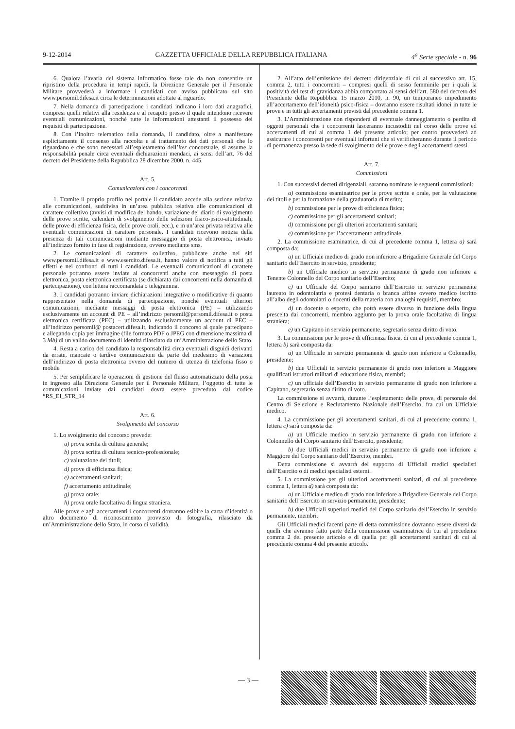9-12-2014 GAZZETTA UFFICIALE DELLA REPUBBLICA ITALIANA 4<sup>a</sup> Serie speciale - n. 96
6. Qualora l’avaria del sistema informatico fosse tale da non consentire un ripristino della procedura in tempi rapidi, la Direzione Generale per il Personale Militare provvederà a informare i candidati con avviso pubblicato sul sito www.persomil.difesa.it circa le determinazioni adottate al riguardo.
7. Nella domanda di partecipazione i candidati indicano i loro dati anagrafici, compresi quelli relativi alla residenza e al recapito presso il quale intendono ricevere eventuali comunicazioni, nonché tutte le informazioni attestanti il possesso dei requisiti di partecipazione.
8. Con l’inoltro telematico della domanda, il candidato, oltre a manifestare esplicitamente il consenso alla raccolta e al trattamento dei dati personali che lo riguardano e che sono necessari all’espletamento dell’iter concorsuale, si assume la responsabilità penale circa eventuali dichiarazioni mendaci, ai sensi dell’art. 76 del decreto del Presidente della Repubblica 28 dicembre 2000, n. 445.
Art. 5.
Comunicazioni con i concorrenti
1. Tramite il proprio profilo nel portale il candidato accede alla sezione relativa alle comunicazioni, suddivisa in un’area pubblica relativa alle comunicazioni di carattere collettivo (avvisi di modifica del bando, variazione del diario di svolgimento delle prove scritte, calendari di svolgimento delle selezioni fisico-psico-attitudinali, delle prove di efficienza fisica, delle prove orali, ecc.), e in un’area privata relativa alle eventuali comunicazioni di carattere personale. I candidati ricevono notizia della presenza di tali comunicazioni mediante messaggio di posta elettronica, inviato all’indirizzo fornito in fase di registrazione, ovvero mediante sms.
2. Le comunicazioni di carattere collettivo, pubblicate anche nei siti www.persomil.difesa.it e www.esercito.difesa.it, hanno valore di notifica a tutti gli effetti e nei confronti di tutti i candidati. Le eventuali comunicazioni di carattere personale potranno essere inviate ai concorrenti anche con messaggio di posta elettronica, posta elettronica certificata (se dichiarata dai concorrenti nella domanda di partecipazione), con lettera raccomandata o telegramma.
3. I candidati potranno inviare dichiarazioni integrative o modificative di quanto rappresentato nella domanda di partecipazione, nonché eventuali ulteriori comunicazioni, mediante messaggi di posta elettronica (PE) – utilizzando esclusivamente un account di PE – all’indirizzo persomil@persomil.difesa.it o posta elettronica certificata (PEC) – utilizzando esclusivamente un account di PEC – all’indirizzo persomil@ postacert.difesa.it, indicando il concorso al quale partecipano e allegando copia per immagine (file formato PDF o JPEG con dimensione massima di 3 Mb) di un valido documento di identità rilasciato da un’Amministrazione dello Stato.
4. Resta a carico del candidato la responsabilità circa eventuali disguidi derivanti da errate, mancate o tardive comunicazioni da parte del medesimo di variazioni dell’indirizzo di posta elettronica ovvero del numero di utenza di telefonia fisso o mobile
5. Per semplificare le operazioni di gestione del flusso automatizzato della posta in ingresso alla Direzione Generale per il Personale Militare, l’oggetto di tutte le comunicazioni inviate dai candidati dovrà essere preceduto dal codice “RS_EI_STR_14
Art. 6.
Svolgimento del concorso
1. Lo svolgimento del concorso prevede:
a) prova scritta di cultura generale;
b) prova scritta di cultura tecnico-professionale;
c) valutazione dei titoli;
d) prove di efficienza fisica;
e) accertamenti sanitari;
f) accertamento attitudinale;
g) prova orale;
h) prova orale facoltativa di lingua straniera.
Alle prove e agli accertamenti i concorrenti dovranno esibire la carta d’identità o altro documento di riconoscimento provvisto di fotografia, rilasciato da un’Amministrazione dello Stato, in corso di validità.
2. All’atto dell’emissione del decreto dirigenziale di cui al successivo art. 15, comma 2, tutti i concorrenti – compresi quelli di sesso femminile per i quali la positività del test di gravidanza abbia comportato ai sensi dell’art. 580 del decreto del Presidente della Repubblica 15 marzo 2010, n. 90, un temporaneo impedimento all’accertamento dell’idoneità psico-fisica – dovranno essere risultati idonei in tutte le prove e in tutti gli accertamenti previsti dal precedente comma 1.
3. L’Amministrazione non risponderà di eventuale danneggiamento o perdita di oggetti personali che i concorrenti lasceranno incustoditi nel corso delle prove ed accertamenti di cui al comma 1 del presente articolo; per contro provvederà ad assicurare i concorrenti per eventuali infortuni che si verificheranno durante il periodo di permanenza presso la sede di svolgimento delle prove e degli accertamenti stessi.
Art. 7.
Commissioni
1. Con successivi decreti dirigenziali, saranno nominate le seguenti commissioni:
a) commissione esaminatrice per le prove scritte e orale, per la valutazione dei titoli e per la formazione della graduatoria di merito;
b) commissione per le prove di efficienza fisica;
c) commissione per gli accertamenti sanitari;
d) commissione per gli ulteriori accertamenti sanitari;
e) commissione per l’accertamento attitudinale.
2. La commissione esaminatrice, di cui al precedente comma 1, lettera a) sarà composta da:
a) un Ufficiale medico di grado non inferiore a Brigadiere Generale del Corpo sanitario dell’Esercito in servizio, presidente;
b) un Ufficiale medico in servizio permanente di grado non inferiore a Tenente Colonnello del Corpo sanitario dell’Esercito;
c) un Ufficiale del Corpo sanitario dell’Esercito in servizio permanente laureato in odontoiatria e protesi dentaria o branca affine ovvero medico iscritto all’albo degli odontoiatri o docenti della materia con analoghi requisiti, membro;
d) un docente o esperto, che potrà essere diverso in funzione della lingua prescelta dai concorrenti, membro aggiunto per la prova orale facoltativa di lingua straniera;
e) un Capitano in servizio permanente, segretario senza diritto di voto.
3. La commissione per le prove di efficienza fisica, di cui al precedente comma 1, lettera b) sarà composta da:
a) un Ufficiale in servizio permanente di grado non inferiore a Colonnello, presidente;
b) due Ufficiali in servizio permanente di grado non inferiore a Maggiore qualificati istruttori militari di educazione fisica, membri;
c) un ufficiale dell’Esercito in servizio permanente di grado non inferiore a Capitano, segretario senza diritto di voto.
La commissione si avvarrà, durante l’espletamento delle prove, di personale del Centro di Selezione e Reclutamento Nazionale dell’Esercito, fra cui un Ufficiale medico.
4. La commissione per gli accertamenti sanitari, di cui al precedente comma 1, lettera c) sarà composta da:
a) un Ufficiale medico in servizio permanente di grado non inferiore a Colonnello del Corpo sanitario dell’Esercito, presidente;
b) due Ufficiali medici in servizio permanente di grado non inferiore a Maggiore del Corpo sanitario dell’Esercito, membri.
Detta commissione si avvarrà del supporto di Ufficiali medici specialisti dell’Esercito o di medici specialisti esterni.
5. La commissione per gli ulteriori accertamenti sanitari, di cui al precedente comma 1, lettera d) sarà composta da:
a) un Ufficiale medico di grado non inferiore a Brigadiere Generale del Corpo sanitario dell’Esercito in servizio permanente, presidente;
b) due Ufficiali superiori medici del Corpo sanitario dell’Esercito in servizio permanente, membri.
Gli Ufficiali medici facenti parte di detta commissione dovranno essere diversi da quelli che avranno fatto parte della commissione esaminatrice di cui al precedente comma 2 del presente articolo e di quella per gli accertamenti sanitari di cui al precedente comma 4 del presente articolo.
— 3 —